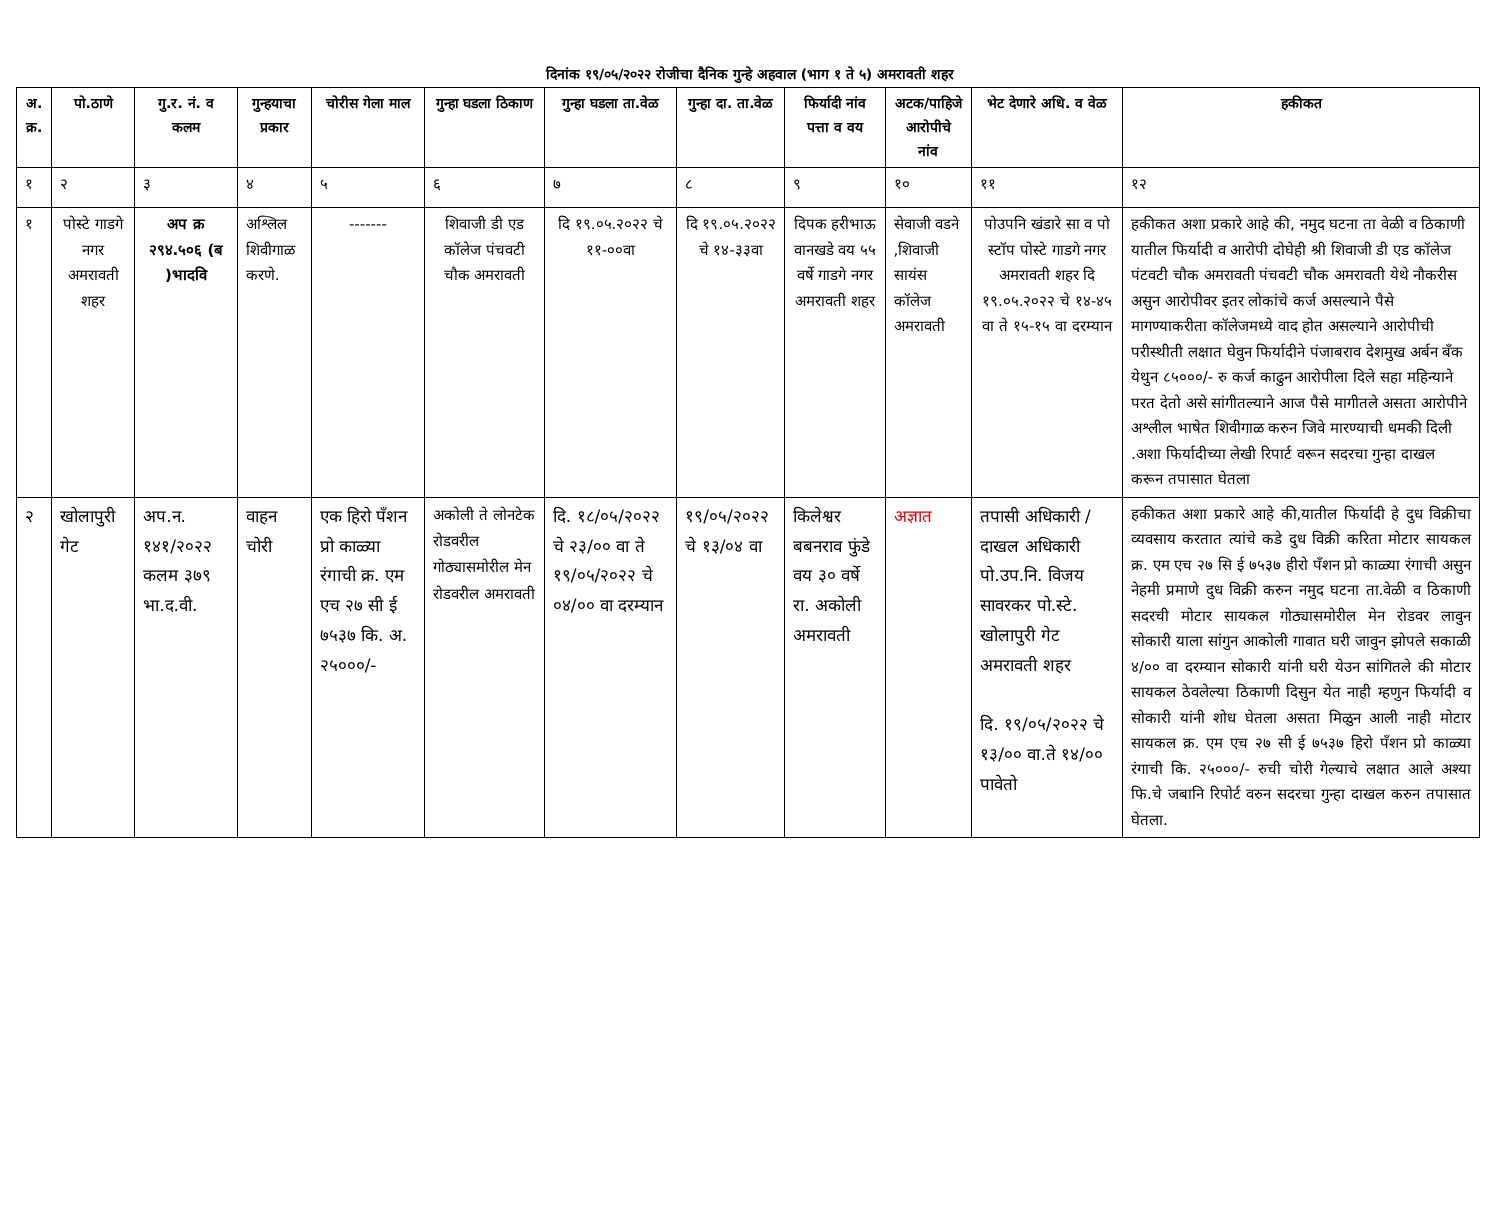दिनांक १९/०५/२०२२ रोजीचा दैनिक गुन्हे अहवाल (भाग १ ते ५) अमरावती शहर
| अ. क्र. | पो.ठाणे | गु.र. नं. व कलम | गुन्हयाचा प्रकार | चोरीस गेला माल | गुन्हा घडला ठिकाण | गुन्हा घडला ता.वेळ | गुन्हा दा. ता.वेळ | फिर्यादी नांव पत्ता व वय | अटक/पाहिजे आरोपीचे नांव | भेट देणारे अधि. व वेळ | हकीकत |
| --- | --- | --- | --- | --- | --- | --- | --- | --- | --- | --- | --- |
| १ | २ | ३ | ४ | ५ | ६ | ७ | ८ | ९ | १० | ११ | १२ |
| १ | पोस्टे गाडगे नगर अमरावती शहर | अप क्र २९४.५०६ (ब )भादवि | अश्लिल शिवीगाळ करणे. | ------- | शिवाजी डी एड कॉलेज पंचवटी चौक अमरावती | दि १९.०५.२०२२ चे ११-००वा | दि १९.०५.२०२२ चे १४-३३वा | दिपक हरीभाऊ वानखडे वय ५५ वर्षे गाडगे नगर अमरावती शहर | सेवाजी वडने ,शिवाजी सायंस कॉलेज अमरावती | पोउपनि खंडारे सा व पो स्टॉप पोस्टे गाडगे नगर अमरावती शहर दि १९.०५.२०२२ चे १४-४५ वा ते १५-१५ वा दरम्यान | हकीकत अशा प्रकारे आहे की, नमुद घटना ता वेळी व ठिकाणी यातील फिर्यादी व आरोपी दोघेही श्री शिवाजी डी एड कॉलेज पंटवटी चौक अमरावती पंचवटी चौक अमरावती येथे नौकरीस असुन आरोपीवर इतर लोकांचे कर्ज असल्याने पैसे मागण्याकरीता कॉलेजमध्ये वाद होत असल्याने आरोपीची परीस्थीती लक्षात घेवुन फिर्यादीने पंजाबराव देशमुख अर्बन बँक येथुन ८५०००/- रु कर्ज काढुन आरोपीला दिले सहा महिन्याने परत देतो असे सांगीतल्याने आज पैसे मागीतले असता आरोपीने अश्लील भाषेत शिवीगाळ करुन जिवे मारण्याची धमकी दिली .अशा फिर्यादीच्या लेखी रिपार्ट वरून सदरचा गुन्हा दाखल करून तपासात घेतला |
| २ | खोलापुरी गेट | अप.न. १४१/२०२२ कलम ३७९ भा.द.वी. | वाहन चोरी | एक हिरो पँशन प्रो काळ्या रंगाची क्र. एम एच २७ सी ई ७५३७ कि. अ. २५०००/- | अकोली ते लोनटेक रोडवरील गोठ्यासमोरील मेन रोडवरील अमरावती | दि. १८/०५/२०२२ चे २३/०० वा ते १९/०५/२०२२ चे ०४/०० वा दरम्यान | १९/०५/२०२२ चे १३/०४ वा | किलेश्वर बबनराव फुंडे वय ३० वर्षे रा. अकोली अमरावती | अज्ञात | तपासी अधिकारी / दाखल अधिकारी पो.उप.नि. विजय सावरकर पो.स्टे. खोलापुरी गेट अमरावती शहर दि. १९/०५/२०२२ चे १३/०० वा.ते १४/०० पावेतो | हकीकत अशा प्रकारे आहे की,यातील फिर्यादी हे दुध विक्रीचा व्यवसाय करतात त्यांचे कडे दुध विक्री करिता मोटार सायकल क्र. एम एच २७ सि ई ७५३७ हीरो पँशन प्रो काळ्या रंगाची असुन नेहमी प्रमाणे दुध विक्री करुन नमुद घटना ता.वेळी व ठिकाणी सदरची मोटार सायकल गोठ्यासमोरील मेन रोडवर लावुन सोकारी याला सांगुन आकोली गावात घरी जावुन झोपले सकाळी ४/०० वा दरम्यान सोकारी यांनी घरी येउन सांगितले की मोटार सायकल ठेवलेल्या ठिकाणी दिसुन येत नाही म्हणुन फिर्यादी व सोकारी यांनी शोध घेतला असता मिळुन आली नाही मोटार सायकल क्र. एम एच २७ सी ई ७५३७ हिरो पँशन प्रो काळ्या रंगाची कि. २५०००/- रुची चोरी गेल्याचे लक्षात आले अश्या फि.चे जबानि रिपोर्ट वरुन सदरचा गुन्हा दाखल करुन तपासात घेतला. |